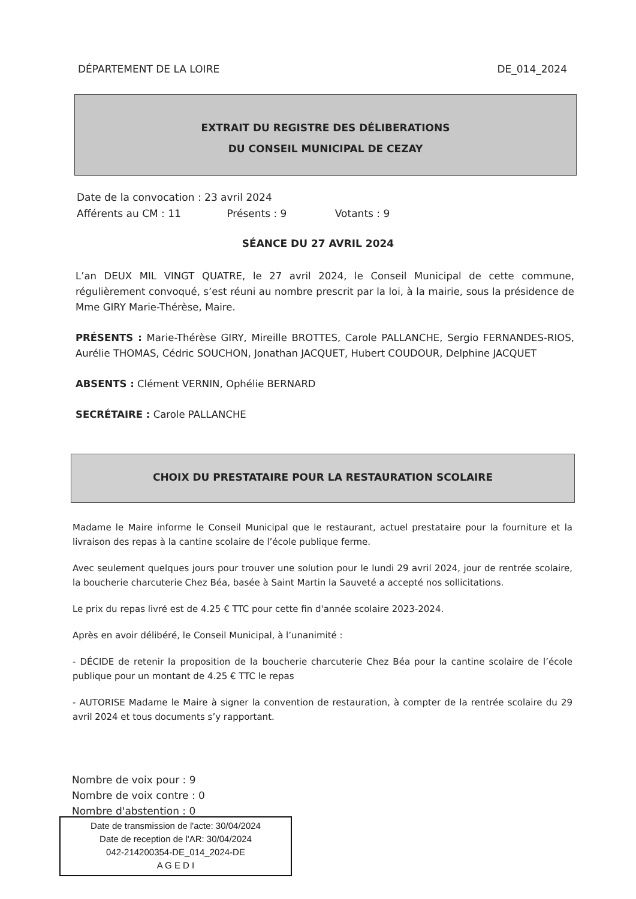DÉPARTEMENT DE LA LOIRE DE_014_2024
EXTRAIT DU REGISTRE DES DÉLIBERATIONS
DU CONSEIL MUNICIPAL DE CEZAY
Date de la convocation : 23 avril 2024
Afférents au CM : 11 Présents : 9 Votants : 9
SÉANCE DU 27 AVRIL 2024
L’an DEUX MIL VINGT QUATRE, le 27 avril 2024, le Conseil Municipal de cette commune, régulièrement convoqué, s’est réuni au nombre prescrit par la loi, à la mairie, sous la présidence de Mme GIRY Marie-Thérèse, Maire.
PRÉSENTS : Marie-Thérèse GIRY, Mireille BROTTES, Carole PALLANCHE, Sergio FERNANDES-RIOS, Aurélie THOMAS, Cédric SOUCHON, Jonathan JACQUET, Hubert COUDOUR, Delphine JACQUET
ABSENTS : Clément VERNIN, Ophélie BERNARD
SECRÉTAIRE : Carole PALLANCHE
CHOIX DU PRESTATAIRE POUR LA RESTAURATION SCOLAIRE
Madame le Maire informe le Conseil Municipal que le restaurant, actuel prestataire pour la fourniture et la livraison des repas à la cantine scolaire de l’école publique ferme.
Avec seulement quelques jours pour trouver une solution pour le lundi 29 avril 2024, jour de rentrée scolaire, la boucherie charcuterie Chez Béa, basée à Saint Martin la Sauveté a accepté nos sollicitations.
Le prix du repas livré est de 4.25 € TTC pour cette fin d'année scolaire 2023-2024.
Après en avoir délibéré, le Conseil Municipal, à l’unanimité :
- DÉCIDE de retenir la proposition de la boucherie charcuterie Chez Béa pour la cantine scolaire de l’école publique pour un montant de 4.25 € TTC le repas
- AUTORISE Madame le Maire à signer la convention de restauration, à compter de la rentrée scolaire du 29 avril 2024 et tous documents s’y rapportant.
Nombre de voix pour : 9
Nombre de voix contre : 0
Nombre d'abstention : 0
Date de transmission de l'acte: 30/04/2024
Date de reception de l'AR: 30/04/2024
042-214200354-DE_014_2024-DE
A G E D I